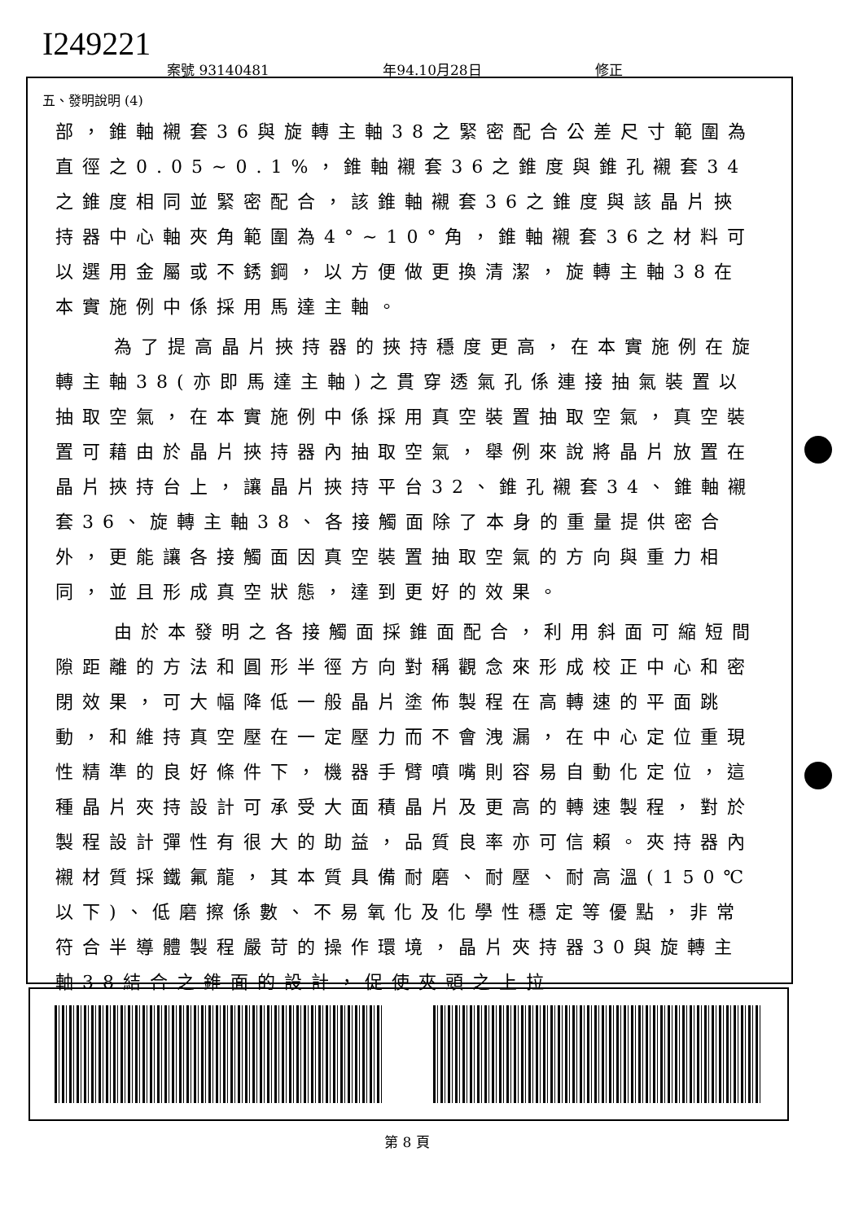I249221
案號 93140481 年94.10月28日 修正
五、發明說明 (4)
部，錐軸襯套36與旋轉主軸38之緊密配合公差尺寸範圍為直徑之0.05~0.1%，錐軸襯套36之錐度與錐孔襯套34之錐度相同並緊密配合，該錐軸襯套36之錐度與該晶片挾持器中心軸夾角範圍為4°~10°角，錐軸襯套36之材料可以選用金屬或不銹鋼，以方便做更換清潔，旋轉主軸38在本實施例中係採用馬達主軸。
為了提高晶片挾持器的挾持穩度更高，在本實施例在旋轉主軸38(亦即馬達主軸)之貫穿透氣孔係連接抽氣裝置以抽取空氣，在本實施例中係採用真空裝置抽取空氣，真空裝置可藉由於晶片挾持器內抽取空氣，舉例來說將晶片放置在晶片挾持台上，讓晶片挾持平台32、錐孔襯套34、錐軸襯套36、旋轉主軸38、各接觸面除了本身的重量提供密合外，更能讓各接觸面因真空裝置抽取空氣的方向與重力相同，並且形成真空狀態，達到更好的效果。
由於本發明之各接觸面採錐面配合，利用斜面可縮短間隙距離的方法和圓形半徑方向對稱觀念來形成校正中心和密閉效果，可大幅降低一般晶片塗佈製程在高轉速的平面跳動，和維持真空壓在一定壓力而不會洩漏，在中心定位重現性精準的良好條件下，機器手臂噴嘴則容易自動化定位，這種晶片夾持設計可承受大面積晶片及更高的轉速製程，對於製程設計彈性有很大的助益，品質良率亦可信賴。夾持器內襯材質採鐵氟龍，其本質具備耐磨、耐壓、耐高溫(150℃以下)、低磨擦係數、不易氧化及化學性穩定等優點，非常符合半導體製程嚴苛的操作環境，晶片夾持器30與旋轉主軸38結合之錐面的設計，促使夾頭之上拉
第 8 頁